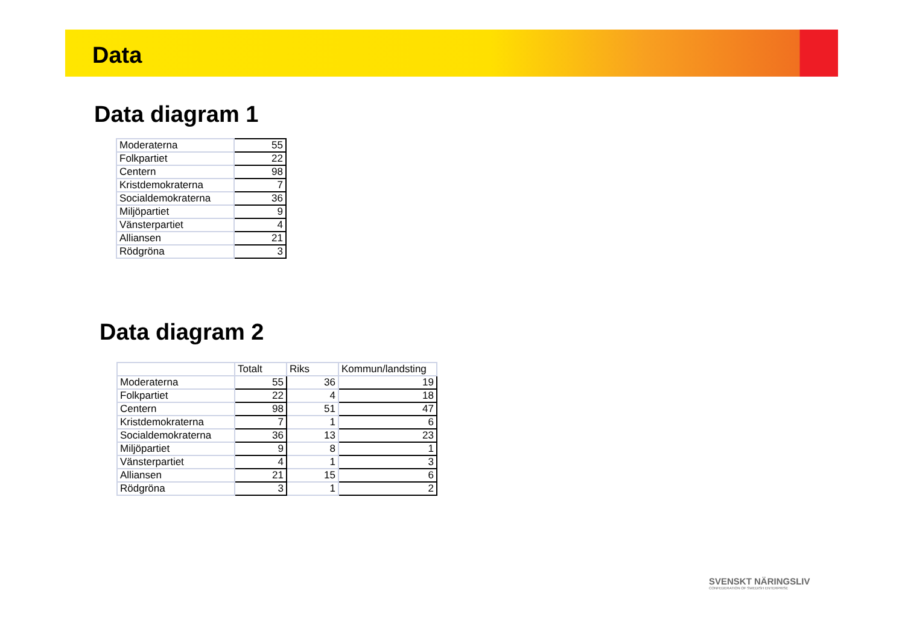Data
Data diagram 1
| Moderaterna | 55 |
| Folkpartiet | 22 |
| Centern | 98 |
| Kristdemokraterna | 7 |
| Socialdemokraterna | 36 |
| Miljöpartiet | 9 |
| Vänsterpartiet | 4 |
| Alliansen | 21 |
| Rödgröna | 3 |
Data diagram 2
| | Totalt | Riks | Kommun/landsting |
| Moderaterna | 55 | 36 | 19 |
| Folkpartiet | 22 | 4 | 18 |
| Centern | 98 | 51 | 47 |
| Kristdemokraterna | 7 | 1 | 6 |
| Socialdemokraterna | 36 | 13 | 23 |
| Miljöpartiet | 9 | 8 | 1 |
| Vänsterpartiet | 4 | 1 | 3 |
| Alliansen | 21 | 15 | 6 |
| Rödgröna | 3 | 1 | 2 |
SVENSKT NÄRINGSLIV
CONFEDERATION OF SWEDISH ENTERPRISE